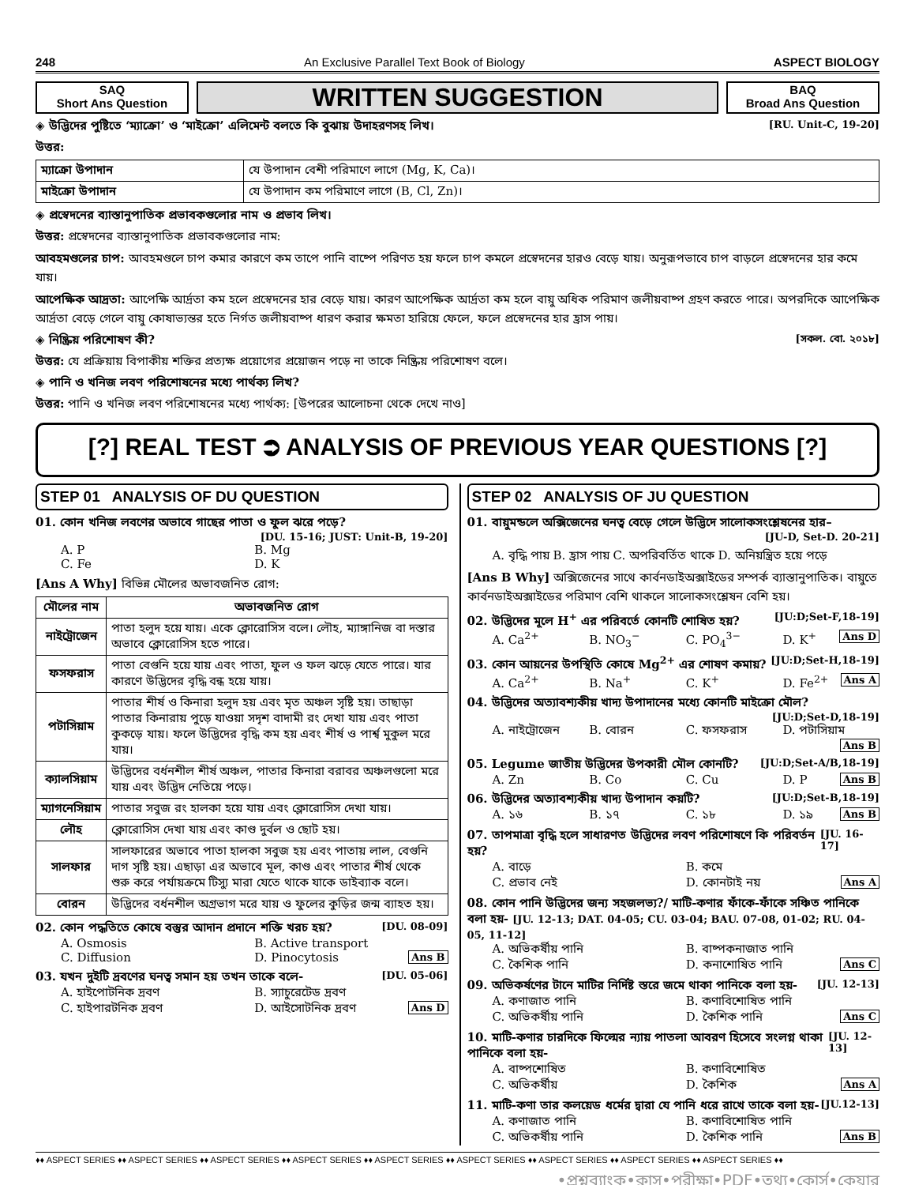248 An Exclusive Parallel Text Book of Biology ASPECT BIOLOGY
SAQ
Short Ans Question
WRITTEN SUGGESTION
BAQ
Broad Ans Question
◈ উদ্ভিদের পুষ্টিতে ‘ম্যাক্রো’ ও ‘মাইক্রো’ এলিমেন্ট বলতে কি বুঝায় উদাহরণসহ লিখ। [RU. Unit-C, 19-20]
উত্তর:
| ম্যাক্রো উপাদান | যে উপাদান বেশী পরিমাণে লাগে (Mg, K, Ca)। |
| মাইক্রো উপাদান | যে উপাদান কম পরিমাণে লাগে (B, Cl, Zn)। |
◈ প্রস্বেদনের ব্যাস্তানুপাতিক প্রভাবকগুলোর নাম ও প্রভাব লিখ।
উত্তর: প্রস্বেদনের ব্যাস্তানুপাতিক প্রভাবকগুলোর নাম:
আবহমণ্ডলের চাপ: আবহমণ্ডলে চাপ কমার কারণে কম তাপে পানি বাষ্পে পরিণত হয় ফলে চাপ কমলে প্রস্বেদনের হারও বেড়ে যায়। অনুরূপভাবে চাপ বাড়লে প্রস্বেদনের হার কমে যায়।
আপেক্ষিক আদ্রতা: আপেক্ষি আর্দ্রতা কম হলে প্রস্বেদনের হার বেড়ে যায়। কারণ আপেক্ষিক আর্দ্রতা কম হলে বায়ু অধিক পরিমাণ জলীয়বাষ্প গ্রহণ করতে পারে। অপরদিকে আপেক্ষিক আর্দ্রতা বেড়ে গেলে বায়ু কোষাভ্যন্তর হতে নির্গত জলীয়বাষ্প ধারণ করার ক্ষমতা হারিয়ে ফেলে, ফলে প্রস্বেদনের হার হ্রাস পায়।
◈ নিষ্ক্রিয় পরিশোষণ কী? [সকল. বো. ২০১৮]
উত্তর: যে প্রক্রিয়ায় বিপাকীয় শক্তির প্রত্যক্ষ প্রয়োগের প্রয়োজন পড়ে না তাকে নিষ্ক্রিয় পরিশোষণ বলে।
◈ পানি ও খনিজ লবণ পরিশোষনের মধ্যে পার্থক্য লিখ?
উত্তর: পানি ও খনিজ লবণ পরিশোষনের মধ্যে পার্থক্য: [উপরের আলোচনা থেকে দেখে নাও]
[?] REAL TEST ⮊ ANALYSIS OF PREVIOUS YEAR QUESTIONS [?]
STEP 01 ANALYSIS OF DU QUESTION
01. কোন খনিজ লবণের অভাবে গাছের পাতা ও ফুল ঝরে পড়ে?
[DU. 15-16; JUST: Unit-B, 19-20]
A. P B. Mg C. Fe D. K
[Ans A Why] বিভিন্ন মৌলের অভাবজনিত রোগ:
| মৌলের নাম | অভাবজনিত রোগ |
| --- | --- |
| নাইট্রোজেন | পাতা হলুদ হয়ে যায়। একে ক্লোরোসিস বলে। লৌহ, ম্যাঙ্গানিজ বা দস্তার অভাবে ক্লোরোসিস হতে পারে। |
| ফসফরাস | পাতা বেগুনি হয়ে যায় এবং পাতা, ফুল ও ফল ঝড়ে যেতে পারে। যার কারণে উদ্ভিদের বৃদ্ধি বন্ধ হয়ে যায়। |
| পটাসিয়াম | পাতার শীর্ষ ও কিনারা হলুদ হয় এবং মৃত অঞ্চল সৃষ্টি হয়। তাছাড়া পাতার কিনারায় পুড়ে যাওয়া সদৃশ বাদামী রং দেখা যায় এবং পাতা কুকড়ে যায়। ফলে উদ্ভিদের বৃদ্ধি কম হয় এবং শীর্ষ ও পার্শ্ব মুকুল মরে যায়। |
| ক্যালসিয়াম | উদ্ভিদের বর্ধনশীল শীর্ষ অঞ্চল, পাতার কিনারা বরাবর অঞ্চলগুলো মরে যায় এবং উদ্ভিদ নেতিয়ে পড়ে। |
| ম্যাগনেসিয়াম | পাতার সবুজ রং হালকা হয়ে যায় এবং ক্লোরোসিস দেখা যায়। |
| লৌহ | ক্লোরোসিস দেখা যায় এবং কাণ্ড দুর্বল ও ছোট হয়। |
| সালফার | সালফারের অভাবে পাতা হালকা সবুজ হয় এবং পাতায় লাল, বেগুনি দাগ সৃষ্টি হয়। এছাড়া এর অভাবে মূল, কাণ্ড এবং পাতার শীর্ষ থেকে শুরু করে পর্যায়ক্রমে টিস্যু মারা যেতে থাকে যাকে ডাইব্যাক বলে। |
| বোরন | উদ্ভিদের বর্ধনশীল অগ্রভাগ মরে যায় ও ফুলের কুড়ির জন্ম ব্যাহত হয়। |
02. কোন পদ্ধতিতে কোষে বস্তুর আদান প্রদানে শক্তি খরচ হয়? [DU. 08-09]
A. Osmosis B. Active transport C. Diffusion D. Pinocytosis Ans B
03. যখন দুইটি দ্রবণের ঘনত্ব সমান হয় তখন তাকে বলে- [DU. 05-06]
A. হাইপোটনিক দ্রবণ B. স্যাচুরেটেড দ্রবণ C. হাইপারটনিক দ্রবণ D. আইসোটনিক দ্রবণ Ans D
STEP 02 ANALYSIS OF JU QUESTION
01. বায়ুমন্ডলে অক্সিজেনের ঘনত্ব বেড়ে গেলে উদ্ভিদে সালোকসংশ্লেষনের হার–
[JU-D, Set-D. 20-21]
A. বৃদ্ধি পায় B. হ্রাস পায় C. অপরিবর্তিত থাকে D. অনিয়ন্ত্রিত হয়ে পড়ে
[Ans B Why] অক্সিজেনের সাথে কার্বনডাইঅক্সাইডের সম্পর্ক ব্যাস্তানুপাতিক। বায়ুতে কার্বনডাইঅক্সাইডের পরিমাণ বেশি থাকলে সালোকসংশ্লেষন বেশি হয়।
02. উদ্ভিদের মূলে H<sup>+</sup> এর পরিবর্তে কোনটি শোষিত হয়? [JU:D;Set-F,18-19]
A. Ca<sup>2+</sup> B. NO<sub>3</sub><sup>−</sup> C. PO<sub>4</sub><sup>3−</sup> D. K<sup>+</sup> Ans D
03. কোন আয়নের উপস্থিতি কোষে Mg<sup>2+</sup> এর শোষণ কমায়? [JU:D;Set-H,18-19]
A. Ca<sup>2+</sup> B. Na<sup>+</sup> C. K<sup>+</sup> D. Fe<sup>2+</sup> Ans A
04. উদ্ভিদের অত্যাবশ্যকীয় খাদ্য উপাদানের মধ্যে কোনটি মাইক্রো মৌল?
[JU:D;Set-D,18-19]
A. নাইট্রোজেন B. বোরন C. ফসফরাস D. পটাসিয়াম Ans B
05. Legume জাতীয় উদ্ভিদের উপকারী মৌল কোনটি? [JU:D;Set-A/B,18-19]
A. Zn B. Co C. Cu D. P Ans B
06. উদ্ভিদের অত্যাবশ্যকীয় খাদ্য উপাদান কয়টি? [JU:D;Set-B,18-19]
A. ১৬ B. ১৭ C. ১৮ D. ১৯ Ans B
07. তাপমাত্রা বৃদ্ধি হলে সাধারণত উদ্ভিদের লবণ পরিশোষণে কি পরিবর্তন হয়? [JU. 16-17]
A. বাড়ে B. কমে C. প্রভাব নেই D. কোনটাই নয় Ans A
08. কোন পানি উদ্ভিদের জন্য সহজলভ্য?/ মাটি-কণার ফাঁকে-ফাঁকে সঞ্চিত পানিকে বলা হয়- [JU. 12-13; DAT. 04-05; CU. 03-04; BAU. 07-08, 01-02; RU. 04-05, 11-12]
A. অভিকর্ষীয় পানি B. বাষ্পকনাজাত পানি C. কৈশিক পানি D. কনাশোষিত পানি Ans C
09. অভিকর্ষণের টানে মাটির নির্দিষ্ট স্তরে জমে থাকা পানিকে বলা হয়- [JU. 12-13]
A. কণাজাত পানি B. কণাবিশোষিত পানি C. অভিকর্ষীয় পানি D. কৈশিক পানি Ans C
10. মাটি-কণার চারদিকে ফিল্মের ন্যায় পাতলা আবরণ হিসেবে সংলগ্ন থাকা পানিকে বলা হয়- [JU. 12-13]
A. বাষ্পশোষিত B. কণাবিশোষিত C. অভিকর্ষীয় D. কৈশিক Ans A
11. মাটি-কণা তার কলয়েড ধর্মের দ্বারা যে পানি ধরে রাখে তাকে বলা হয়- [JU.12-13]
A. কণাজাত পানি B. কণাবিশোষিত পানি C. অভিকর্ষীয় পানি D. কৈশিক পানি Ans B
♦♦ ASPECT SERIES ♦♦ ASPECT SERIES ♦♦ ASPECT SERIES ♦♦ ASPECT SERIES ♦♦ ASPECT SERIES ♦♦ ASPECT SERIES ♦♦ ASPECT SERIES ♦♦ ASPECT SERIES ♦♦ ASPECT SERIES ♦♦
•প্রশ্নব্যাংক•ক্লাস•পরীক্ষা•PDF•তথ্য•কোর্স•কেয়ার